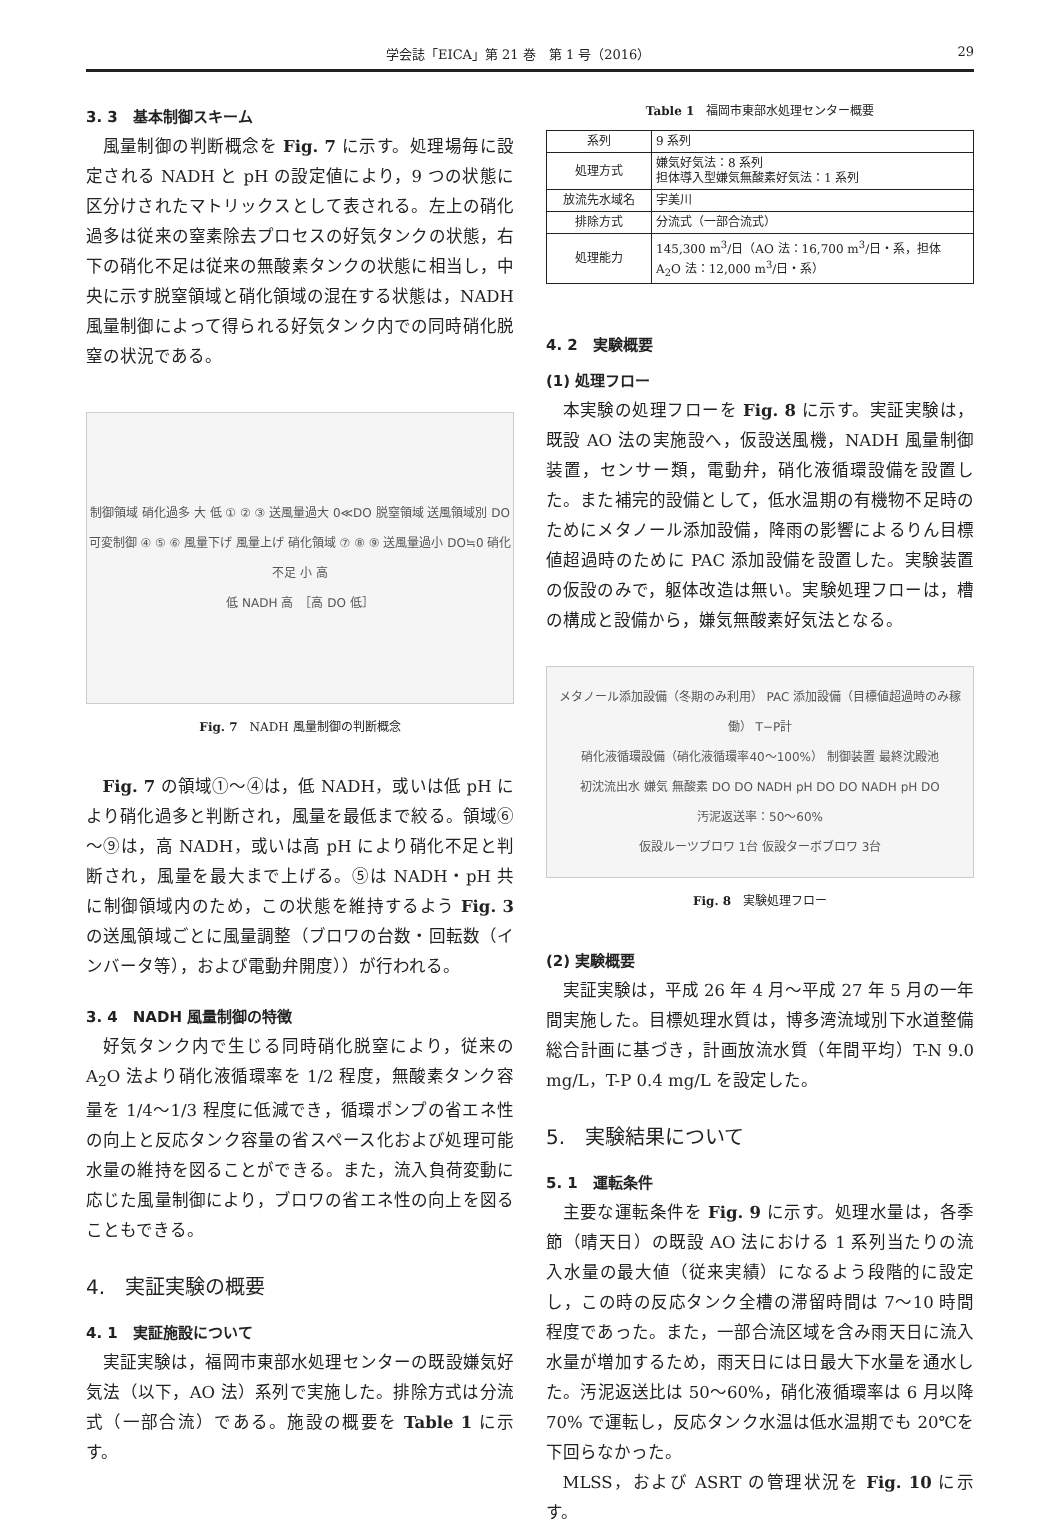学会誌「EICA」第 21 巻　第 1 号（2016） 29
3. 3　基本制御スキーム
風量制御の判断概念を Fig. 7 に示す。処理場毎に設定される NADH と pH の設定値により，9 つの状態に区分けされたマトリックスとして表される。左上の硝化過多は従来の窒素除去プロセスの好気タンクの状態，右下の硝化不足は従来の無酸素タンクの状態に相当し，中央に示す脱窒領域と硝化領域の混在する状態は，NADH 風量制御によって得られる好気タンク内での同時硝化脱窒の状況である。
制御領域 硝化過多 大 低 ① ② ③ 送風量過大 0≪DO 脱窒領域 送風領域別 DO可変制御 ④ ⑤ ⑥ 風量下げ 風量上げ 硝化領域 ⑦ ⑧ ⑨ 送風量過小 DO≒0 硝化不足 小 高
低 NADH 高　［高 DO 低］
Fig. 7　NADH 風量制御の判断概念
Fig. 7 の領域①～④は，低 NADH，或いは低 pH により硝化過多と判断され，風量を最低まで絞る。領域⑥～⑨は，高 NADH，或いは高 pH により硝化不足と判断され，風量を最大まで上げる。⑤は NADH・pH 共に制御領域内のため，この状態を維持するよう Fig. 3 の送風領域ごとに風量調整（ブロワの台数・回転数（インバータ等），および電動弁開度））が行われる。
3. 4　NADH 風量制御の特徴
好気タンク内で生じる同時硝化脱窒により，従来の A<sub>2</sub>O 法より硝化液循環率を 1/2 程度，無酸素タンク容量を 1/4～1/3 程度に低減でき，循環ポンプの省エネ性の向上と反応タンク容量の省スペース化および処理可能水量の維持を図ることができる。また，流入負荷変動に応じた風量制御により，ブロワの省エネ性の向上を図ることもできる。
4.　実証実験の概要
4. 1　実証施設について
実証実験は，福岡市東部水処理センターの既設嫌気好気法（以下，AO 法）系列で実施した。排除方式は分流式（一部合流）である。施設の概要を Table 1 に示す。
Table 1　福岡市東部水処理センター概要
| 系列 | 9 系列 |
| 処理方式 | 嫌気好気法：8 系列 担体導入型嫌気無酸素好気法：1 系列 |
| 放流先水域名 | 宇美川 |
| 排除方式 | 分流式（一部合流式） |
| 処理能力 | 145,300 m<sup>3</sup>/日（AO 法：16,700 m<sup>3</sup>/日・系，担体 A<sub>2</sub>O 法：12,000 m<sup>3</sup>/日・系） |
4. 2　実験概要
(1) 処理フロー
本実験の処理フローを Fig. 8 に示す。実証実験は，既設 AO 法の実施設へ，仮設送風機，NADH 風量制御装置，センサー類，電動弁，硝化液循環設備を設置した。また補完的設備として，低水温期の有機物不足時のためにメタノール添加設備，降雨の影響によるりん目標値超過時のために PAC 添加設備を設置した。実験装置の仮設のみで，躯体改造は無い。実験処理フローは，槽の構成と設備から，嫌気無酸素好気法となる。
メタノール添加設備（冬期のみ利用） PAC 添加設備（目標値超過時のみ稼働） T−P計
硝化液循環設備（硝化液循環率40～100%） 制御装置 最終沈殿池
初沈流出水 嫌気 無酸素 DO DO NADH pH DO DO NADH pH DO
汚泥返送率：50～60%
仮設ルーツブロワ 1台 仮設ターボブロワ 3台
Fig. 8　実験処理フロー
(2) 実験概要
実証実験は，平成 26 年 4 月～平成 27 年 5 月の一年間実施した。目標処理水質は，博多湾流域別下水道整備総合計画に基づき，計画放流水質（年間平均）T-N 9.0 mg/L，T-P 0.4 mg/L を設定した。
5.　実験結果について
5. 1　運転条件
主要な運転条件を Fig. 9 に示す。処理水量は，各季節（晴天日）の既設 AO 法における 1 系列当たりの流入水量の最大値（従来実績）になるよう段階的に設定し，この時の反応タンク全槽の滞留時間は 7～10 時間程度であった。また，一部合流区域を含み雨天日に流入水量が増加するため，雨天日には日最大下水量を通水した。汚泥返送比は 50～60%，硝化液循環率は 6 月以降 70% で運転し，反応タンク水温は低水温期でも 20℃を下回らなかった。
MLSS，および ASRT の管理状況を Fig. 10 に示す。